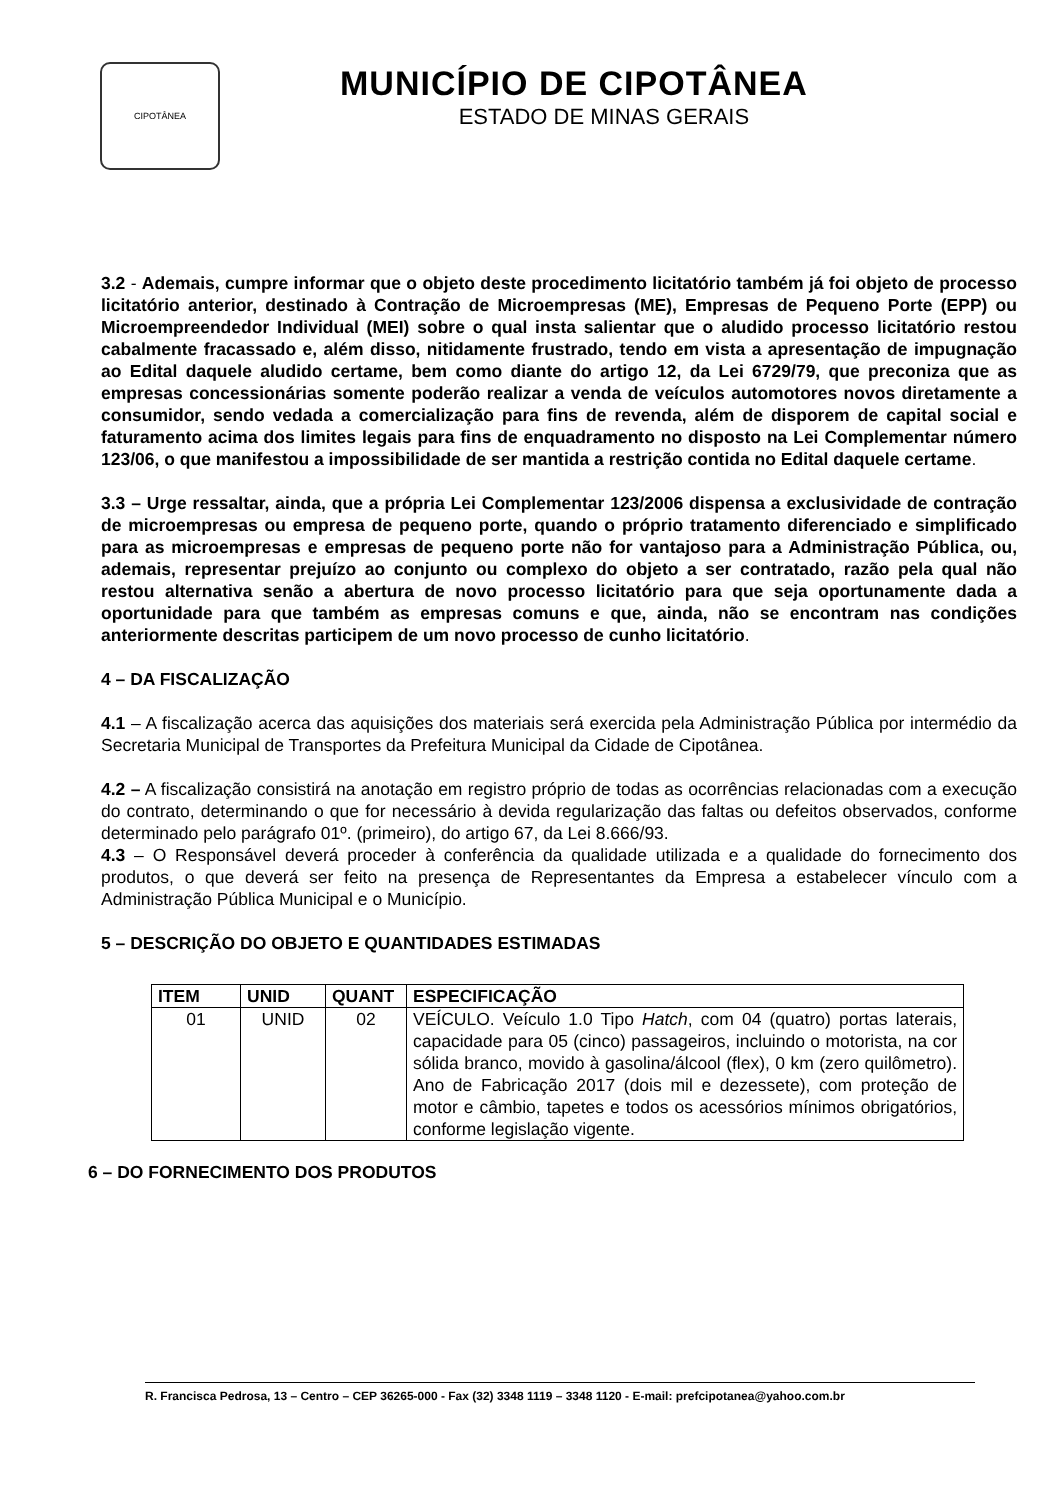CIPOTÂNEA
MUNICÍPIO DE CIPOTÂNEA
ESTADO DE MINAS GERAIS
3.2 - Ademais, cumpre informar que o objeto deste procedimento licitatório também já foi objeto de processo licitatório anterior, destinado à Contração de Microempresas (ME), Empresas de Pequeno Porte (EPP) ou Microempreendedor Individual (MEI) sobre o qual insta salientar que o aludido processo licitatório restou cabalmente fracassado e, além disso, nitidamente frustrado, tendo em vista a apresentação de impugnação ao Edital daquele aludido certame, bem como diante do artigo 12, da Lei 6729/79, que preconiza que as empresas concessionárias somente poderão realizar a venda de veículos automotores novos diretamente a consumidor, sendo vedada a comercialização para fins de revenda, além de disporem de capital social e faturamento acima dos limites legais para fins de enquadramento no disposto na Lei Complementar número 123/06, o que manifestou a impossibilidade de ser mantida a restrição contida no Edital daquele certame.
3.3 – Urge ressaltar, ainda, que a própria Lei Complementar 123/2006 dispensa a exclusividade de contração de microempresas ou empresa de pequeno porte, quando o próprio tratamento diferenciado e simplificado para as microempresas e empresas de pequeno porte não for vantajoso para a Administração Pública, ou, ademais, representar prejuízo ao conjunto ou complexo do objeto a ser contratado, razão pela qual não restou alternativa senão a abertura de novo processo licitatório para que seja oportunamente dada a oportunidade para que também as empresas comuns e que, ainda, não se encontram nas condições anteriormente descritas participem de um novo processo de cunho licitatório.
4 – DA FISCALIZAÇÃO
4.1 – A fiscalização acerca das aquisições dos materiais será exercida pela Administração Pública por intermédio da Secretaria Municipal de Transportes da Prefeitura Municipal da Cidade de Cipotânea.
4.2 – A fiscalização consistirá na anotação em registro próprio de todas as ocorrências relacionadas com a execução do contrato, determinando o que for necessário à devida regularização das faltas ou defeitos observados, conforme determinado pelo parágrafo 01º. (primeiro), do artigo 67, da Lei 8.666/93.
4.3 – O Responsável deverá proceder à conferência da qualidade utilizada e a qualidade do fornecimento dos produtos, o que deverá ser feito na presença de Representantes da Empresa a estabelecer vínculo com a Administração Pública Municipal e o Município.
5 – DESCRIÇÃO DO OBJETO E QUANTIDADES ESTIMADAS
| ITEM | UNID | QUANT | ESPECIFICAÇÃO |
| --- | --- | --- | --- |
| 01 | UNID | 02 | VEÍCULO. Veículo 1.0 Tipo Hatch , com 04 (quatro) portas laterais, capacidade para 05 (cinco) passageiros, incluindo o motorista, na cor sólida branco, movido à gasolina/álcool (flex), 0 km (zero quilômetro). Ano de Fabricação 2017 (dois mil e dezessete), com proteção de motor e câmbio, tapetes e todos os acessórios mínimos obrigatórios, conforme legislação vigente. |
6 – DO FORNECIMENTO DOS PRODUTOS
R. Francisca Pedrosa, 13 – Centro – CEP 36265-000 - Fax (32) 3348 1119 – 3348 1120 - E-mail: prefcipotanea@yahoo.com.br